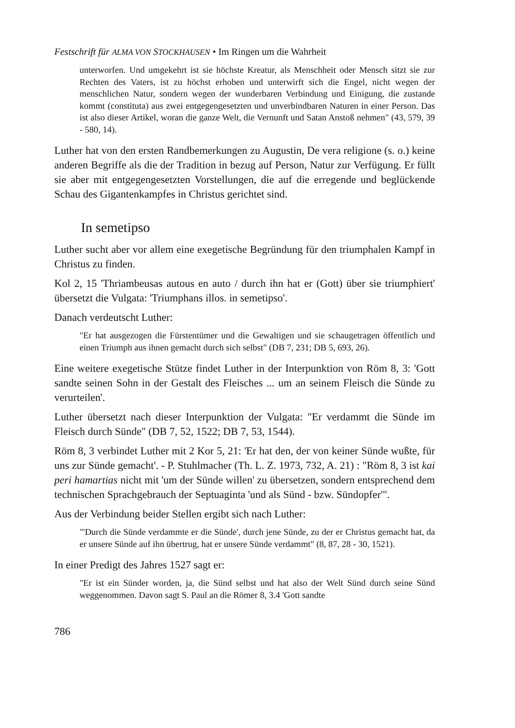Festschrift für ALMA VON STOCKHAUSEN • Im Ringen um die Wahrheit
unterworfen. Und umgekehrt ist sie höchste Kreatur, als Menschheit oder Mensch sitzt sie zur Rechten des Vaters, ist zu höchst erhoben und unterwirft sich die Engel, nicht wegen der menschlichen Natur, sondern wegen der wunderbaren Verbindung und Einigung, die zustande kommt (constituta) aus zwei entgegengesetzten und unverbindbaren Naturen in einer Person. Das ist also dieser Artikel, woran die ganze Welt, die Vernunft und Satan Anstoß nehmen" (43, 579, 39 - 580, 14).
Luther hat von den ersten Randbemerkungen zu Augustin, De vera religione (s. o.) keine anderen Begriffe als die der Tradition in bezug auf Person, Natur zur Verfügung. Er füllt sie aber mit entgegengesetzten Vorstellungen, die auf die erregende und beglückende Schau des Gigantenkampfes in Christus gerichtet sind.
In semetipso
Luther sucht aber vor allem eine exegetische Begründung für den triumphalen Kampf in Christus zu finden.
Kol 2, 15 'Thriambeusas autous en auto / durch ihn hat er (Gott) über sie triumphiert' übersetzt die Vulgata: 'Triumphans illos. in semetipso'.
Danach verdeutscht Luther:
"Er hat ausgezogen die Fürstentümer und die Gewaltigen und sie schaugetragen öffentlich und einen Triumph aus ihnen gemacht durch sich selbst" (DB 7, 231; DB 5, 693, 26).
Eine weitere exegetische Stütze findet Luther in der Interpunktion von Röm 8, 3: 'Gott sandte seinen Sohn in der Gestalt des Fleisches ... um an seinem Fleisch die Sünde zu verurteilen'.
Luther übersetzt nach dieser Interpunktion der Vulgata: "Er verdammt die Sünde im Fleisch durch Sünde" (DB 7, 52, 1522; DB 7, 53, 1544).
Röm 8, 3 verbindet Luther mit 2 Kor 5, 21: 'Er hat den, der von keiner Sünde wußte, für uns zur Sünde gemacht'. - P. Stuhlmacher (Th. L. Z. 1973, 732, A. 21) : "Röm 8, 3 ist kai peri hamartias nicht mit 'um der Sünde willen' zu übersetzen, sondern entsprechend dem technischen Sprachgebrauch der Septuaginta 'und als Sünd - bzw. Sündopfer'".
Aus der Verbindung beider Stellen ergibt sich nach Luther:
"'Durch die Sünde verdammte er die Sünde', durch jene Sünde, zu der er Christus gemacht hat, da er unsere Sünde auf ihn übertrug, hat er unsere Sünde verdammt" (8, 87, 28 - 30, 1521).
In einer Predigt des Jahres 1527 sagt er:
"Er ist ein Sünder worden, ja, die Sünd selbst und hat also der Welt Sünd durch seine Sünd weggenommen. Davon sagt S. Paul an die Römer 8, 3.4 'Gott sandte
786